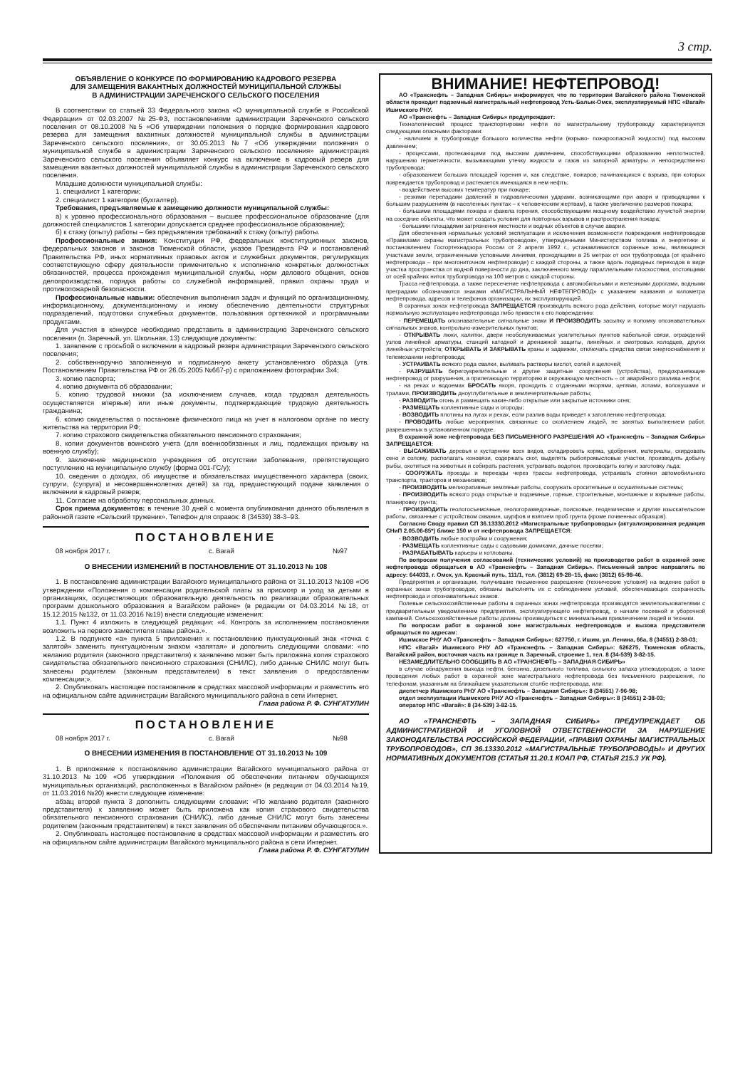3 стр.
ОБЪЯВЛЕНИЕ О КОНКУРСЕ ПО ФОРМИРОВАНИЮ КАДРОВОГО РЕЗЕРВА
ДЛЯ ЗАМЕЩЕНИЯ ВАКАНТНЫХ ДОЛЖНОСТЕЙ МУНИЦИПАЛЬНОЙ СЛУЖБЫ
В АДМИНИСТРАЦИИ ЗАРЕЧЕНСКОГО СЕЛЬСКОГО ПОСЕЛЕНИЯ
В соответствии со статьей 33 Федерального закона «О муниципальной службе в Российской Федерации» от 02.03.2007 №25-ФЗ, постановлениями администрации Зареченского сельского поселения от 08.10.2008 №5 «Об утверждении положения о порядке формирования кадрового резерва для замещения вакантных должностей муниципальной службы в администрации Зареченского сельского поселения», от 30.05.2013 №7 «Об утверждении положения о муниципальной службе в администрации Зареченского сельского поселения» администрация Зареченского сельского поселения объявляет конкурс на включение в кадровый резерв для замещения вакантных должностей муниципальной службы в администрации Зареченского сельского поселения.
Младшие должности муниципальной службы:
1. специалист 1 категории;
2. специалист 1 категории (бухгалтер).
Требования, предъявляемые к замещению должности муниципальной службы:
а) к уровню профессионального образования – высшее профессиональное образование (для должностей специалистов 1 категории допускается среднее профессиональное образование);
б) к стажу (опыту) работы – без предъявления требований к стажу (опыту) работы.
Профессиональные знания: Конституции РФ, федеральных конституционных законов, федеральных законов и законов Тюменской области, указов Президента РФ и постановлений Правительства РФ, иных нормативных правовых актов и служебных документов, регулирующих соответствующую сферу деятельности применительно к исполнению конкретных должностных обязанностей, процесса прохождения муниципальной службы, норм делового общения, основ делопроизводства, порядка работы со служебной информацией, правил охраны труда и противопожарной безопасности.
Профессиональные навыки: обеспечения выполнения задач и функций по организационному, информационному, документационному и иному обеспечению деятельности структурных подразделений, подготовки служебных документов, пользования оргтехникой и программными продуктами.
Для участия в конкурсе необходимо представить в администрацию Зареченского сельского поселения (п. Заречный, ул. Школьная, 13) следующие документы:
1. заявление с просьбой о включении в кадровый резерв администрации Зареченского сельского поселения;
2. собственноручно заполненную и подписанную анкету установленного образца (утв. Постановлением Правительства РФ от 26.05.2005 №667-р) с приложением фотографии 3х4;
3. копию паспорта;
4. копию документа об образовании;
5. копию трудовой книжки (за исключением случаев, когда трудовая деятельность осуществляется впервые) или иные документы, подтверждающие трудовую деятельность гражданина;
6. копию свидетельства о постановке физического лица на учет в налоговом органе по месту жительства на территории РФ;
7. копию страхового свидетельства обязательного пенсионного страхования;
8. копии документов воинского учета (для военнообязанных и лиц, подлежащих призыву на военную службу);
9. заключение медицинского учреждения об отсутствии заболевания, препятствующего поступлению на муниципальную службу (форма 001-ГС/у);
10. сведения о доходах, об имуществе и обязательствах имущественного характера (своих, супруги, (супруга) и несовершеннолетних детей) за год, предшествующий подаче заявления о включении в кадровый резерв;
11. Согласие на обработку персональных данных.
Срок приема документов: в течение 30 дней с момента опубликования данного объявления в районной газете «Сельский труженик». Телефон для справок: 8 (34539) 38-3–93.
ПОСТАНОВЛЕНИЕ
08 ноября 2017 г. с. Вагай №97
О ВНЕСЕНИИ ИЗМЕНЕНИЙ В ПОСТАНОВЛЕНИЕ ОТ 31.10.2013 № 108
1. В постановление администрации Вагайского муниципального района от 31.10.2013 №108 «Об утверждении «Положения о компенсации родительской платы за присмотр и уход за детьми в организациях, осуществляющих образовательную деятельность по реализации образовательных программ дошкольного образования в Вагайском районе» (в редакции от 04.03.2014 №18, от 15.12.2015 №132, от 11.03.2016 №19) внести следующие изменения:
1.1. Пункт 4 изложить в следующей редакции: «4. Контроль за исполнением постановления возложить на первого заместителя главы района.».
1.2. В подпункте «а» пункта 5 приложения к постановлению пунктуационный знак «точка с запятой» заменить пунктуационным знаком «запятая» и дополнить следующими словами: «по желанию родителя (законного представителя) к заявлению может быть приложена копия страхового свидетельства обязательного пенсионного страхования (СНИЛС), либо данные СНИЛС могут быть занесены родителем (законным представителем) в текст заявления о предоставлении компенсации;».
2. Опубликовать настоящее постановление в средствах массовой информации и разместить его на официальном сайте администрации Вагайского муниципального района в сети Интернет.
Глава района Р. Ф. СУНГАТУЛИН
ПОСТАНОВЛЕНИЕ
08 ноября 2017 г. с. Вагай №98
О ВНЕСЕНИИ ИЗМЕНЕНИЯ В ПОСТАНОВЛЕНИЕ ОТ 31.10.2013 № 109
1. В приложение к постановлению администрации Вагайского муниципального района от 31.10.2013 №109 «Об утверждении «Положения об обеспечении питанием обучающихся муниципальных организаций, расположенных в Вагайском районе» (в редакции от 04.03.2014 №19, от 11.03.2016 №20) внести следующее изменение:
абзац второй пункта 3 дополнить следующими словами: «По желанию родителя (законного представителя) к заявлению может быть приложена как копия страхового свидетельства обязательного пенсионного страхования (СНИЛС), либо данные СНИЛС могут быть занесены родителем (законным представителем) в текст заявления об обеспечении питанием обучающегося.».
2. Опубликовать настоящее постановление в средствах массовой информации и разместить его на официальном сайте администрации Вагайского муниципального района в сети Интернет.
Глава района Р. Ф. СУНГАТУЛИН
ВНИМАНИЕ! НЕФТЕПРОВОД!
АО «Транснефть – Западная Сибирь» информирует, что по территории Вагайского района Тюменской области проходит подземный магистральный нефтепровод Усть-Балык-Омск, эксплуатируемый НПС «Вагай» Ишимского РНУ.
АО «Транснефть – Западная Сибирь» предупреждает:
Технологический процесс транспортировки нефти по магистральному трубопроводу характеризуется следующими опасными факторами:
- наличием в трубопроводе большого количества нефти (взрыво- пожароопасной жидкости) под высоким давлением;
- процессами, протекающими под высоким давлением, способствующими образованию неплотностей, нарушению герметичности, вызывающими утечку жидкости и газов из запорной арматуры и непосредственно трубопровода;
- образованием больших площадей горения и, как следствие, пожаров, начинающихся с взрыва, при которых повреждается трубопровод и растекается имеющаяся в нем нефть;
- воздействием высоких температур при пожаре;
- резкими перепадами давлений и гидравлическими ударами, возникающими при авари и приводящими к большим разрушениям (в населенных пунктах – к человеческим жертвам), а также увеличению размеров пожара;
- большими площадями пожара и факела горения, способствующими мощному воздействию лучистой энергии на соседние объекты, что может создать условия для повторных взрывов и распространения пожара;
- большими площадями загрязнения местности и водных объектов в случае аварии.
Для обеспечения нормальных условий эксплуатации и исключения возможности повреждения нефтепроводов «Правилами охраны магистральных трубопроводов», утвержденными Министерством топлива и энергетики и постановлением Госгортехнадзора России от 2 апреля 1992 г., устанавливаются охранные зоны, являющиеся участками земли, ограниченными условными линиями, проходящими в 25 метрах от оси трубопровода (от крайнего нефтепровода – при многониточном нефтепроводе) с каждой стороны, а также вдоль подводных переходов в виде участка пространства от водной поверхности до дна, заключенного между параллельными плоскостями, отстоящими от осей крайних ниток трубопровода на 100 метров с каждой стороны.
Трасса нефтепровода, а также пересечение нефтепровода с автомобильными и железными дорогами, водными преградами обозначаются знаками «МАГИСТРАЛЬНЫЙ НЕФТЕПРОВОД» с указанием названия и километра нефтепровода, адресов и телефонов организации, их эксплуатирующей.
В охранных зонах нефтепровода ЗАПРЕЩАЕТСЯ производить всякого рода действия, которые могут нарушать нормальную эксплуатацию нефтепровода либо привести к его повреждению:
- ПЕРЕМЕЩАТЬ опознавательные сигнальные знаки И ПРОИЗВОДИТЬ засыпку и поломку опознавательных сигнальных знаков, контрольно-измерительных пунктов;
- ОТКРЫВАТЬ люки, калитки, двери необслуживаемых усилительных пунктов кабельной связи, ограждений узлов линейной арматуры, станций катодной и дренажной защиты, линейных и смотровых колодцев, других линейных устройств; ОТКРЫВАТЬ И ЗАКРЫВАТЬ краны и задвижки, отключать средства связи энергоснабжения и телемеханики нефтепровода;
- УСТРАИВАТЬ всякого рода свалки, выливать растворы кислот, солей и щелочей;
- РАЗРУШАТЬ берегоукрепительные и другие защитные сооружения (устройства), предохраняющие нефтепровод от разрушения, а прилегающую территорию и окружающую местность – от аварийного разлива нефти;
- на реках и водоемах БРОСАТЬ якоря, проходить с отданными якорями, цепями, лотами, волокушами и тралами, ПРОИЗВОДИТЬ дноуглубительные и землечерпательные работы;
- РАЗВОДИТЬ огонь и размещать какие-либо открытые или закрытые источники огня;
- РАЗМЕЩАТЬ коллективные сады и огороды;
- ВОЗВОДИТЬ плотины на лугах и реках, если разлив воды приведет к затоплению нефтепровода;
- ПРОВОДИТЬ любые мероприятия, связанные со скоплением людей, не занятых выполнением работ, разрешенных в установленном порядке.
В охранной зоне нефтепровода БЕЗ ПИСЬМЕННОГО РАЗРЕШЕНИЯ АО «Транснефть – Западная Сибирь» ЗАПРЕЩАЕТСЯ:
- ВЫСАЖИВАТЬ деревья и кустарники всех видов, складировать корма, удобрения, материалы, скирдовать сено и солому, располагать коновязи, содержать скот, выделять рыбопромысловые участки, производить добычу рыбы, охотиться на животных и собирать растения, устраивать водопои, производить колку и заготовку льда;
- СООРУЖАТЬ проезды и переезды через трассы нефтепровода, устраивать стоянки автомобильного транспорта, тракторов и механизмов;
- ПРОИЗВОДИТЬ мелиоративные земляные работы, сооружать оросительные и осушительные системы;
- ПРОИЗВОДИТЬ всякого рода открытые и подземные, горные, строительные, монтажные и взрывные работы, планировку грунта;
- ПРОИЗВОДИТЬ геологосъемочные, геологоразведочные, поисковые, геодезические и другие изыскательские работы, связанные с устройством скважин, шурфов и взятием проб грунта (кроме почвенных образцов).
Согласно Своду правил СП 36.13330.2012 «Магистральные трубопроводы» (актуализированная редакция СНиП 2.05.06-85*) ближе 150 м от нефтепровода ЗАПРЕЩАЕТСЯ:
- ВОЗВОДИТЬ любые постройки и сооружения;
- РАЗМЕЩАТЬ коллективные сады с садовыми домиками, дачные поселки;
- РАЗРАБАТЫВАТЬ карьеры и котлованы.
По вопросам получения согласований (технических условий) на производство работ в охранной зоне нефтепровода обращаться в АО «Транснефть – Западная Сибирь». Письменный запрос направлять по адресу: 644033, г. Омск, ул. Красный путь, 111/1, тел. (3812) 69-28–15, факс (3812) 65-98-46.
Предприятия и организации, получившие письменное разрешение (технические условия) на ведение работ в охранных зонах трубопроводов, обязаны выполнять их с соблюдением условий, обеспечивающих сохранность нефтепровода и опознавательных знаков.
Полевые сельскохозяйственные работы в охранных зонах нефтепровода производятся землепользователями с предварительным уведомлением предприятия, эксплуатирующего нефтепровод, о начале посевной и уборочной кампаний. Сельскохозяйственные работы должны производиться с минимальным привлечением людей и техники.
По вопросам работ в охранной зоне магистральных нефтепроводов и вызова представителя обращаться по адресам:
Ишимское РНУ АО «Транснефть – Западная Сибирь»: 627750, г. Ишим, ул. Ленина, 66а, 8 (34551) 2-38-03;
НПС «Вагай» Ишимского РНУ АО «Транснефть – Западная Сибирь»: 626275, Тюменская область, Вагайский район, восточная часть на границе п. Заречный, строение 1, тел. 8 (34-539) 3-82-15.
НЕЗАМЕДЛИТЕЛЬНО СООБЩИТЬ В АО «ТРАНСНЕФТЬ – ЗАПАДНАЯ СИБИРЬ»
в случае обнаружения выхода нефти, бензина, дизельного топлива, сильного запаха углеводородов, а также проведения любых работ в охранной зоне магистрального нефтепровода без письменного разрешения, по телефонам, указанным на ближайшем указательном столбе нефтепровода, или:
диспетчер Ишимского РНУ АО «Транснефть – Западная Сибирь»: 8 (34551) 7-96-98;
отдел эксплуатации Ишимского РНУ АО «Транснефть – Западная Сибирь»: 8 (34551) 2-38-03;
оператор НПС «Вагай»: 8 (34-539) 3-82-15.
АО «ТРАНСНЕФТЬ – ЗАПАДНАЯ СИБИРЬ» ПРЕДУПРЕЖДАЕТ ОБ АДМИНИСТРАТИВНОЙ И УГОЛОВНОЙ ОТВЕТСТВЕННОСТИ ЗА НАРУШЕНИЕ ЗАКОНОДАТЕЛЬСТВА РОССИЙСКОЙ ФЕДЕРАЦИИ, «ПРАВИЛ ОХРАНЫ МАГИСТРАЛЬНЫХ ТРУБОПРОВОДОВ», СП 36.13330.2012 «МАГИСТРАЛЬНЫЕ ТРУБОПРОВОДЫ» И ДРУГИХ НОРМАТИВНЫХ ДОКУМЕНТОВ (СТАТЬЯ 11.20.1 КОАП РФ, СТАТЬЯ 215.3 УК РФ).